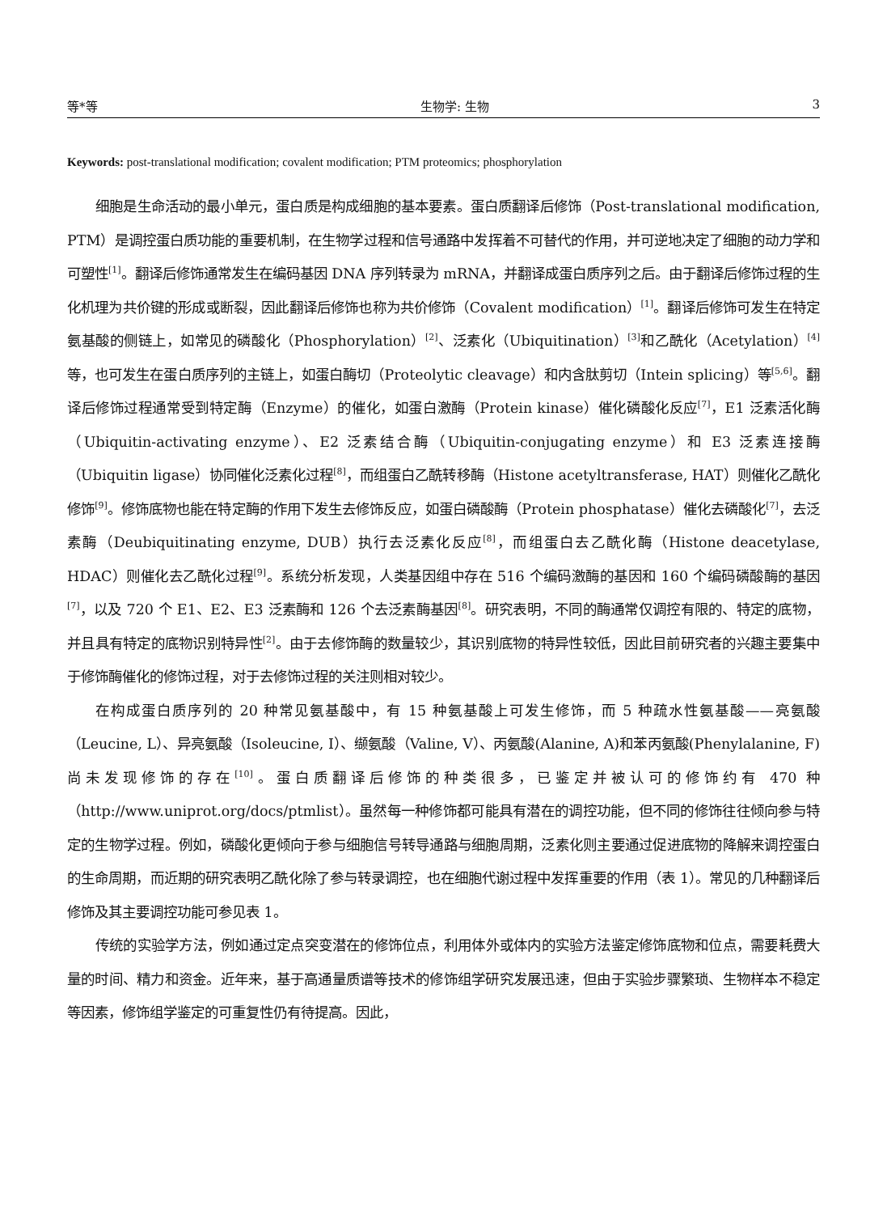等*等 生物学: 生物 3
Keywords: post-translational modification; covalent modification; PTM proteomics; phosphorylation
细胞是生命活动的最小单元，蛋白质是构成细胞的基本要素。蛋白质翻译后修饰（Post-translational modification, PTM）是调控蛋白质功能的重要机制，在生物学过程和信号通路中发挥着不可替代的作用，并可逆地决定了细胞的动力学和可塑性<sup>[1]</sup>。翻译后修饰通常发生在编码基因 DNA 序列转录为 mRNA，并翻译成蛋白质序列之后。由于翻译后修饰过程的生化机理为共价键的形成或断裂，因此翻译后修饰也称为共价修饰（Covalent modification）<sup>[1]</sup>。翻译后修饰可发生在特定氨基酸的侧链上，如常见的磷酸化（Phosphorylation）<sup>[2]</sup>、泛素化（Ubiquitination）<sup>[3]</sup>和乙酰化（Acetylation）<sup>[4]</sup>等，也可发生在蛋白质序列的主链上，如蛋白酶切（Proteolytic cleavage）和内含肽剪切（Intein splicing）等<sup>[5,6]</sup>。翻译后修饰过程通常受到特定酶（Enzyme）的催化，如蛋白激酶（Protein kinase）催化磷酸化反应<sup>[7]</sup>，E1 泛素活化酶（Ubiquitin-activating enzyme）、E2 泛素结合酶（Ubiquitin-conjugating enzyme）和 E3 泛素连接酶（Ubiquitin ligase）协同催化泛素化过程<sup>[8]</sup>，而组蛋白乙酰转移酶（Histone acetyltransferase, HAT）则催化乙酰化修饰<sup>[9]</sup>。修饰底物也能在特定酶的作用下发生去修饰反应，如蛋白磷酸酶（Protein phosphatase）催化去磷酸化<sup>[7]</sup>，去泛素酶（Deubiquitinating enzyme, DUB）执行去泛素化反应<sup>[8]</sup>，而组蛋白去乙酰化酶（Histone deacetylase, HDAC）则催化去乙酰化过程<sup>[9]</sup>。系统分析发现，人类基因组中存在 516 个编码激酶的基因和 160 个编码磷酸酶的基因<sup>[7]</sup>，以及 720 个 E1、E2、E3 泛素酶和 126 个去泛素酶基因<sup>[8]</sup>。研究表明，不同的酶通常仅调控有限的、特定的底物，并且具有特定的底物识别特异性<sup>[2]</sup>。由于去修饰酶的数量较少，其识别底物的特异性较低，因此目前研究者的兴趣主要集中于修饰酶催化的修饰过程，对于去修饰过程的关注则相对较少。
在构成蛋白质序列的 20 种常见氨基酸中，有 15 种氨基酸上可发生修饰，而 5 种疏水性氨基酸——亮氨酸（Leucine, L）、异亮氨酸（Isoleucine, I）、缬氨酸（Valine, V）、丙氨酸(Alanine, A)和苯丙氨酸(Phenylalanine, F)尚未发现修饰的存在<sup>[10]</sup>。蛋白质翻译后修饰的种类很多，已鉴定并被认可的修饰约有 470 种（http://www.uniprot.org/docs/ptmlist）。虽然每一种修饰都可能具有潜在的调控功能，但不同的修饰往往倾向参与特定的生物学过程。例如，磷酸化更倾向于参与细胞信号转导通路与细胞周期，泛素化则主要通过促进底物的降解来调控蛋白的生命周期，而近期的研究表明乙酰化除了参与转录调控，也在细胞代谢过程中发挥重要的作用（表 1）。常见的几种翻译后修饰及其主要调控功能可参见表 1。
传统的实验学方法，例如通过定点突变潜在的修饰位点，利用体外或体内的实验方法鉴定修饰底物和位点，需要耗费大量的时间、精力和资金。近年来，基于高通量质谱等技术的修饰组学研究发展迅速，但由于实验步骤繁琐、生物样本不稳定等因素，修饰组学鉴定的可重复性仍有待提高。因此，